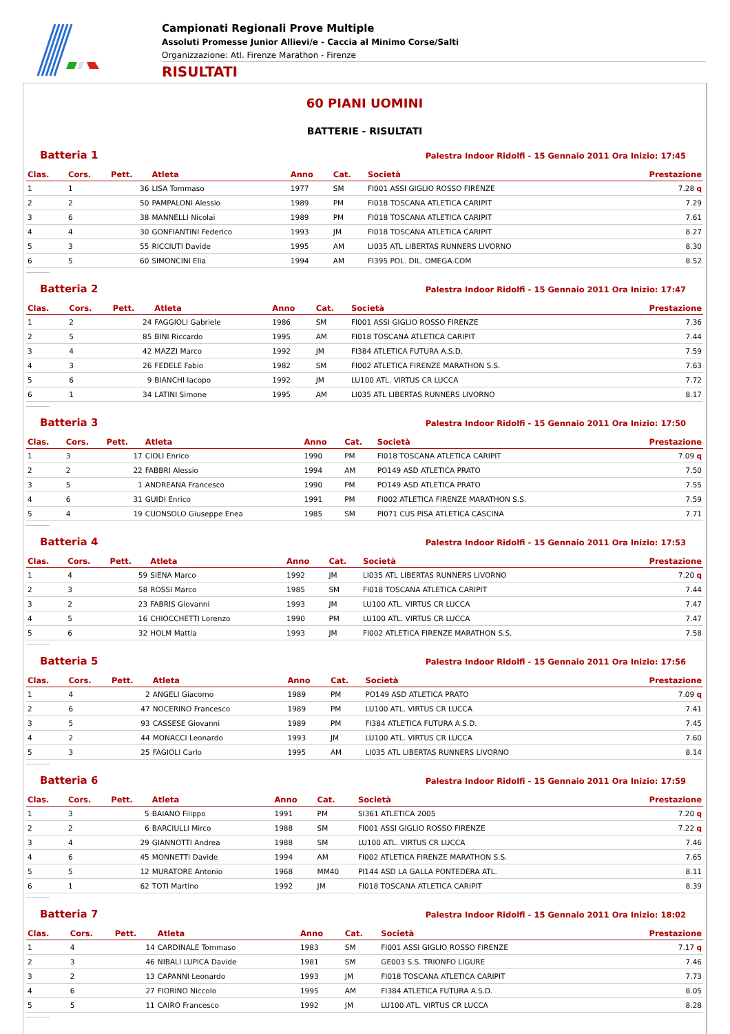Campionati Regionali Prove Multiple
Assoluti Promesse Junior Allievi/e - Caccia al Minimo Corse/Salti
Organizzazione: Atl. Firenze Marathon - Firenze
RISULTATI
60 PIANI UOMINI
BATTERIE - RISULTATI
Batteria 1 Palestra Indoor Ridolfi - 15 Gennaio 2011 Ora Inizio: 17:45
| Clas. | Cors. | Pett. | Atleta | Anno | Cat. | Società | Prestazione |
| --- | --- | --- | --- | --- | --- | --- | --- |
| 1 | 1 | 36 | LISA Tommaso | 1977 | SM | FI001 ASSI GIGLIO ROSSO FIRENZE | 7.28 q |
| 2 | 2 | 50 | PAMPALONI Alessio | 1989 | PM | FI018 TOSCANA ATLETICA CARIPIT | 7.29 |
| 3 | 6 | 38 | MANNELLI Nicolai | 1989 | PM | FI018 TOSCANA ATLETICA CARIPIT | 7.61 |
| 4 | 4 | 30 | GONFIANTINI Federico | 1993 | JM | FI018 TOSCANA ATLETICA CARIPIT | 8.27 |
| 5 | 3 | 55 | RICCIUTI Davide | 1995 | AM | LI035 ATL LIBERTAS RUNNERS LIVORNO | 8.30 |
| 6 | 5 | 60 | SIMONCINI Elia | 1994 | AM | FI395 POL. DIL. OMEGA.COM | 8.52 |
Batteria 2 Palestra Indoor Ridolfi - 15 Gennaio 2011 Ora Inizio: 17:47
| Clas. | Cors. | Pett. | Atleta | Anno | Cat. | Società | Prestazione |
| --- | --- | --- | --- | --- | --- | --- | --- |
| 1 | 2 | 24 | FAGGIOLI Gabriele | 1986 | SM | FI001 ASSI GIGLIO ROSSO FIRENZE | 7.36 |
| 2 | 5 | 85 | BINI Riccardo | 1995 | AM | FI018 TOSCANA ATLETICA CARIPIT | 7.44 |
| 3 | 4 | 42 | MAZZI Marco | 1992 | JM | FI384 ATLETICA FUTURA A.S.D. | 7.59 |
| 4 | 3 | 26 | FEDELE Fabio | 1982 | SM | FI002 ATLETICA FIRENZE MARATHON S.S. | 7.63 |
| 5 | 6 | 9 | BIANCHI Iacopo | 1992 | JM | LU100 ATL. VIRTUS CR LUCCA | 7.72 |
| 6 | 1 | 34 | LATINI Simone | 1995 | AM | LI035 ATL LIBERTAS RUNNERS LIVORNO | 8.17 |
Batteria 3 Palestra Indoor Ridolfi - 15 Gennaio 2011 Ora Inizio: 17:50
| Clas. | Cors. | Pett. | Atleta | Anno | Cat. | Società | Prestazione |
| --- | --- | --- | --- | --- | --- | --- | --- |
| 1 | 3 | 17 | CIOLI Enrico | 1990 | PM | FI018 TOSCANA ATLETICA CARIPIT | 7.09 q |
| 2 | 2 | 22 | FABBRI Alessio | 1994 | AM | PO149 ASD ATLETICA PRATO | 7.50 |
| 3 | 5 | 1 | ANDREANA Francesco | 1990 | PM | PO149 ASD ATLETICA PRATO | 7.55 |
| 4 | 6 | 31 | GUIDI Enrico | 1991 | PM | FI002 ATLETICA FIRENZE MARATHON S.S. | 7.59 |
| 5 | 4 | 19 | CUONSOLO Giuseppe Enea | 1985 | SM | PI071 CUS PISA ATLETICA CASCINA | 7.71 |
Batteria 4 Palestra Indoor Ridolfi - 15 Gennaio 2011 Ora Inizio: 17:53
| Clas. | Cors. | Pett. | Atleta | Anno | Cat. | Società | Prestazione |
| --- | --- | --- | --- | --- | --- | --- | --- |
| 1 | 4 | 59 | SIENA Marco | 1992 | JM | LI035 ATL LIBERTAS RUNNERS LIVORNO | 7.20 q |
| 2 | 3 | 58 | ROSSI Marco | 1985 | SM | FI018 TOSCANA ATLETICA CARIPIT | 7.44 |
| 3 | 2 | 23 | FABRIS Giovanni | 1993 | JM | LU100 ATL. VIRTUS CR LUCCA | 7.47 |
| 4 | 5 | 16 | CHIOCCHETTI Lorenzo | 1990 | PM | LU100 ATL. VIRTUS CR LUCCA | 7.47 |
| 5 | 6 | 32 | HOLM Mattia | 1993 | JM | FI002 ATLETICA FIRENZE MARATHON S.S. | 7.58 |
Batteria 5 Palestra Indoor Ridolfi - 15 Gennaio 2011 Ora Inizio: 17:56
| Clas. | Cors. | Pett. | Atleta | Anno | Cat. | Società | Prestazione |
| --- | --- | --- | --- | --- | --- | --- | --- |
| 1 | 4 | 2 | ANGELI Giacomo | 1989 | PM | PO149 ASD ATLETICA PRATO | 7.09 q |
| 2 | 6 | 47 | NOCERINO Francesco | 1989 | PM | LU100 ATL. VIRTUS CR LUCCA | 7.41 |
| 3 | 5 | 93 | CASSESE Giovanni | 1989 | PM | FI384 ATLETICA FUTURA A.S.D. | 7.45 |
| 4 | 2 | 44 | MONACCI Leonardo | 1993 | JM | LU100 ATL. VIRTUS CR LUCCA | 7.60 |
| 5 | 3 | 25 | FAGIOLI Carlo | 1995 | AM | LI035 ATL LIBERTAS RUNNERS LIVORNO | 8.14 |
Batteria 6 Palestra Indoor Ridolfi - 15 Gennaio 2011 Ora Inizio: 17:59
| Clas. | Cors. | Pett. | Atleta | Anno | Cat. | Società | Prestazione |
| --- | --- | --- | --- | --- | --- | --- | --- |
| 1 | 3 | 5 | BAIANO Filippo | 1991 | PM | SI361 ATLETICA 2005 | 7.20 q |
| 2 | 2 | 6 | BARCIULLI Mirco | 1988 | SM | FI001 ASSI GIGLIO ROSSO FIRENZE | 7.22 q |
| 3 | 4 | 29 | GIANNOTTI Andrea | 1988 | SM | LU100 ATL. VIRTUS CR LUCCA | 7.46 |
| 4 | 6 | 45 | MONNETTI Davide | 1994 | AM | FI002 ATLETICA FIRENZE MARATHON S.S. | 7.65 |
| 5 | 5 | 12 | MURATORE Antonio | 1968 | MM40 | PI144 ASD LA GALLA PONTEDERA ATL. | 8.11 |
| 6 | 1 | 62 | TOTI Martino | 1992 | JM | FI018 TOSCANA ATLETICA CARIPIT | 8.39 |
Batteria 7 Palestra Indoor Ridolfi - 15 Gennaio 2011 Ora Inizio: 18:02
| Clas. | Cors. | Pett. | Atleta | Anno | Cat. | Società | Prestazione |
| --- | --- | --- | --- | --- | --- | --- | --- |
| 1 | 4 | 14 | CARDINALE Tommaso | 1983 | SM | FI001 ASSI GIGLIO ROSSO FIRENZE | 7.17 q |
| 2 | 3 | 46 | NIBALI LUPICA Davide | 1981 | SM | GE003 S.S. TRIONFO LIGURE | 7.46 |
| 3 | 2 | 13 | CAPANNI Leonardo | 1993 | JM | FI018 TOSCANA ATLETICA CARIPIT | 7.73 |
| 4 | 6 | 27 | FIORINO Niccolo | 1995 | AM | FI384 ATLETICA FUTURA A.S.D. | 8.05 |
| 5 | 5 | 11 | CAIRO Francesco | 1992 | JM | LU100 ATL. VIRTUS CR LUCCA | 8.28 |